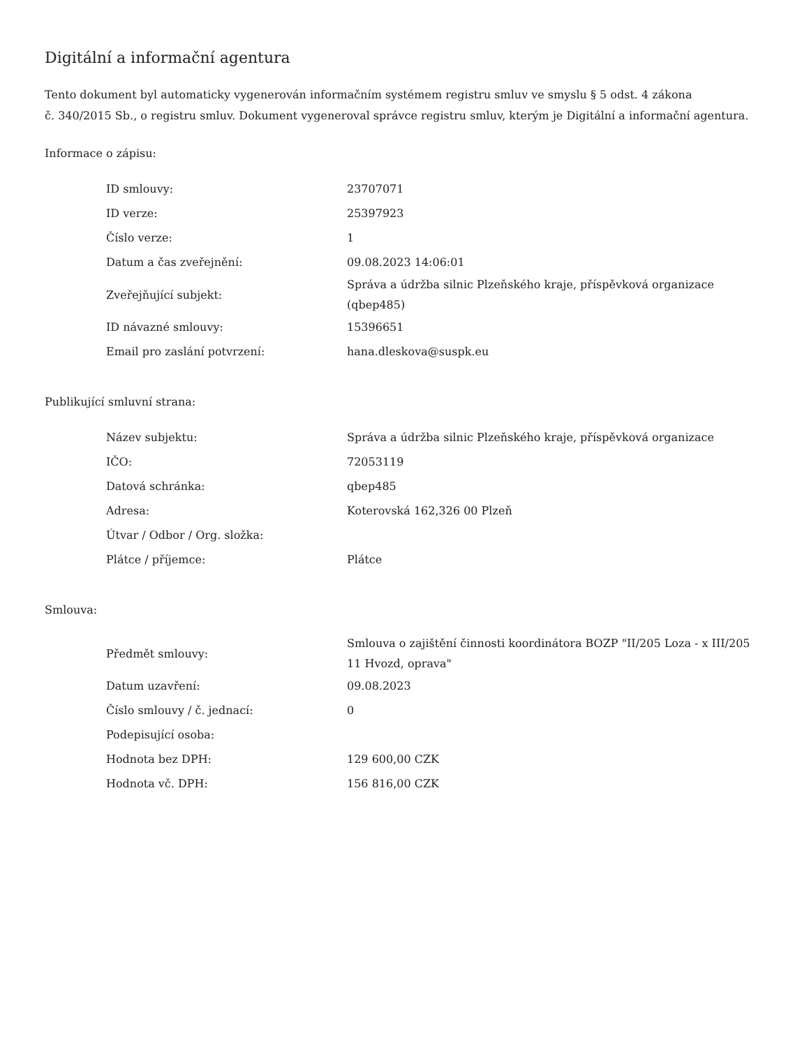Digitální a informační agentura
Tento dokument byl automaticky vygenerován informačním systémem registru smluv ve smyslu § 5 odst. 4 zákona
č. 340/2015 Sb., o registru smluv. Dokument vygeneroval správce registru smluv, kterým je Digitální a informační agentura.
Informace o zápisu:
| ID smlouvy: | 23707071 |
| ID verze: | 25397923 |
| Číslo verze: | 1 |
| Datum a čas zveřejnění: | 09.08.2023 14:06:01 |
| Zveřejňující subjekt: | Správa a údržba silnic Plzeňského kraje, příspěvková organizace (qbep485) |
| ID návazné smlouvy: | 15396651 |
| Email pro zaslání potvrzení: | hana.dleskova@suspk.eu |
Publikující smluvní strana:
| Název subjektu: | Správa a údržba silnic Plzeňského kraje, příspěvková organizace |
| IČO: | 72053119 |
| Datová schránka: | qbep485 |
| Adresa: | Koterovská 162,326 00 Plzeň |
| Útvar / Odbor / Org. složka: | |
| Plátce / příjemce: | Plátce |
Smlouva:
| Předmět smlouvy: | Smlouva o zajištění činnosti koordinátora BOZP "II/205 Loza - x III/205 11 Hvozd, oprava" |
| Datum uzavření: | 09.08.2023 |
| Číslo smlouvy / č. jednací: | 0 |
| Podepisující osoba: | |
| Hodnota bez DPH: | 129 600,00 CZK |
| Hodnota vč. DPH: | 156 816,00 CZK |